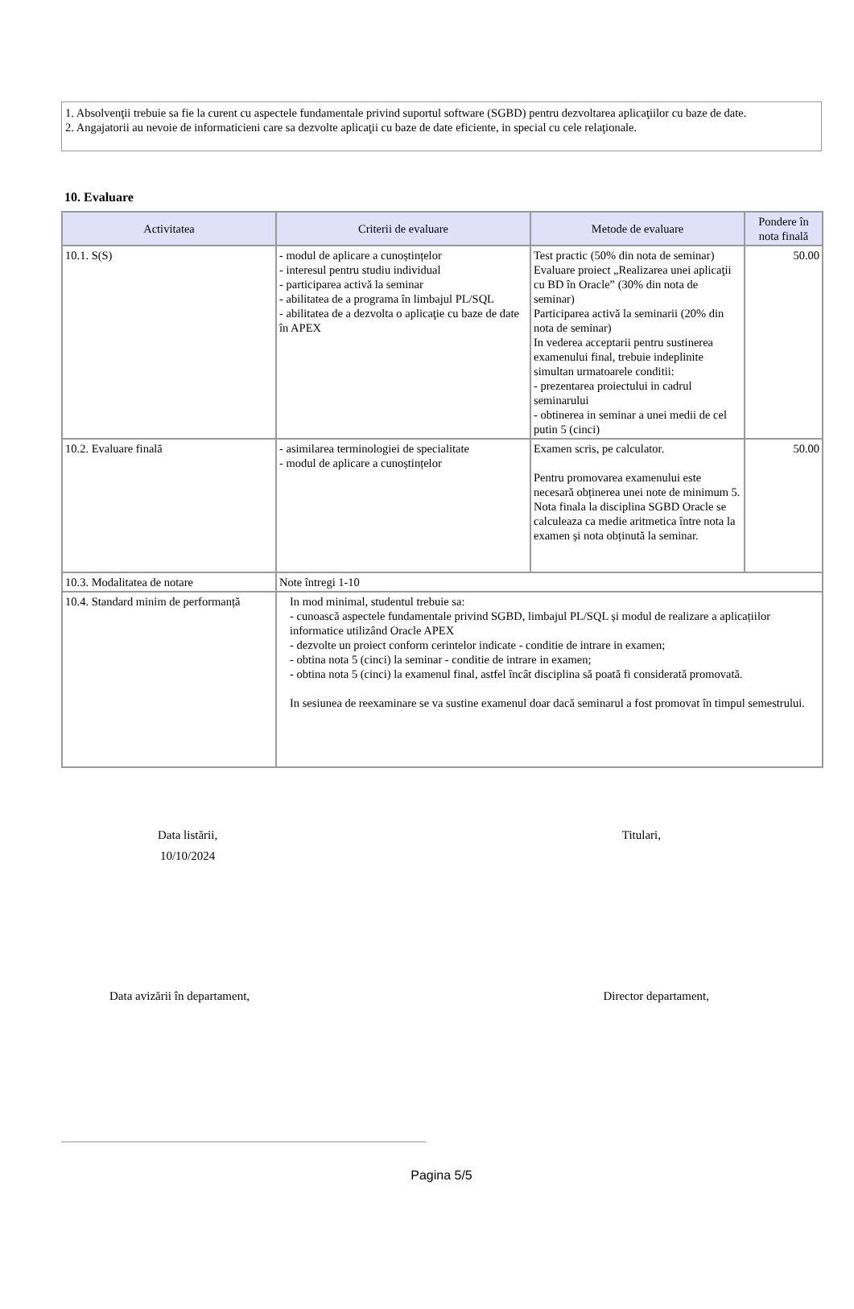1. Absolvenţii trebuie sa fie la curent cu aspectele fundamentale privind suportul software (SGBD) pentru dezvoltarea aplicaţiilor cu baze de date.
2. Angajatorii au nevoie de informaticieni care sa dezvolte aplicaţii cu baze de date eficiente, in special cu cele relaţionale.
10. Evaluare
| Activitatea | Criterii de evaluare | Metode de evaluare | Pondere în nota finală |
| --- | --- | --- | --- |
| 10.1. S(S) | - modul de aplicare a cunoștințelor - interesul pentru studiu individual - participarea activă la seminar - abilitatea de a programa în limbajul PL/SQL - abilitatea de a dezvolta o aplicaţie cu baze de date în APEX | Test practic (50% din nota de seminar) Evaluare proiect „Realizarea unei aplicaţii cu BD în Oracle” (30% din nota de seminar) Participarea activă la seminarii (20% din nota de seminar) In vederea acceptarii pentru sustinerea examenului final, trebuie indeplinite simultan urmatoarele conditii: - prezentarea proiectului in cadrul seminarului - obtinerea in seminar a unei medii de cel putin 5 (cinci) | 50.00 |
| 10.2. Evaluare finală | - asimilarea terminologiei de specialitate - modul de aplicare a cunoștințelor | Examen scris, pe calculator. Pentru promovarea examenului este necesară obținerea unei note de minimum 5. Nota finala la disciplina SGBD Oracle se calculeaza ca medie aritmetica între nota la examen și nota obținută la seminar. | 50.00 |
| 10.3. Modalitatea de notare | Note întregi 1-10 | | |
| 10.4. Standard minim de performanță | In mod minimal, studentul trebuie sa: - cunoască aspectele fundamentale privind SGBD, limbajul PL/SQL și modul de realizare a aplicațiilor informatice utilizând Oracle APEX - dezvolte un proiect conform cerintelor indicate - conditie de intrare in examen; - obtina nota 5 (cinci) la seminar - conditie de intrare in examen; - obtina nota 5 (cinci) la examenul final, astfel încât disciplina să poată fi considerată promovată. In sesiunea de reexaminare se va sustine examenul doar dacă seminarul a fost promovat în timpul semestrului. | | |
Data listării,
10/10/2024
Titulari,
Data avizării în departament, Director departament,
Pagina 5/5